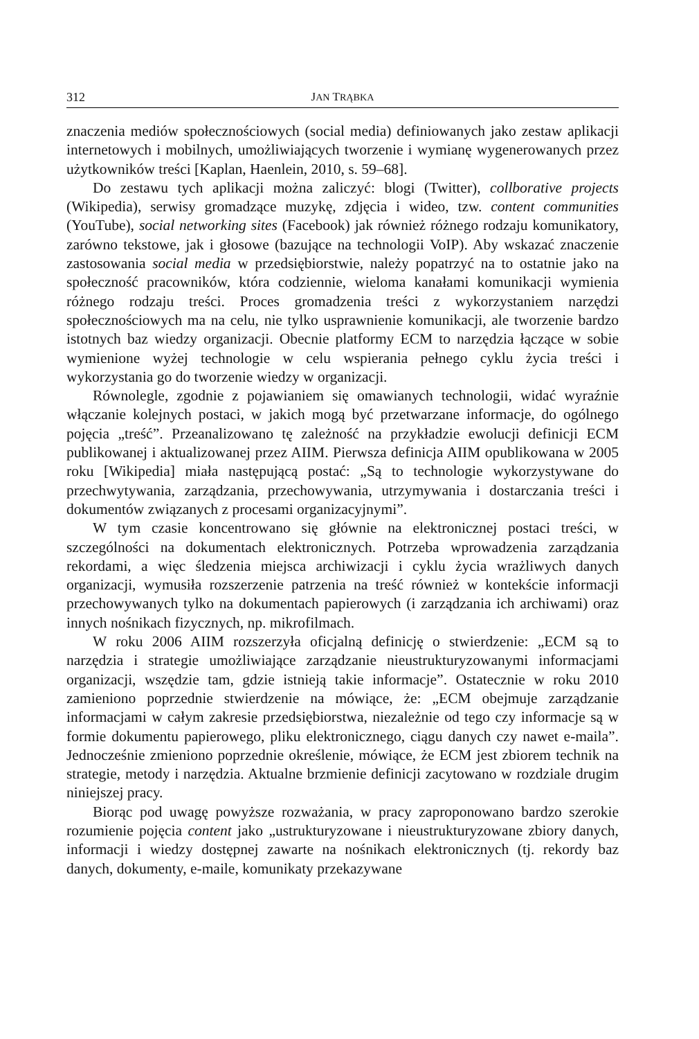312 JAN TRĄBKA
znaczenia mediów społecznościowych (social media) definiowanych jako zestaw aplikacji internetowych i mobilnych, umożliwiających tworzenie i wymianę wygenerowanych przez użytkowników treści [Kaplan, Haenlein, 2010, s. 59–68].
Do zestawu tych aplikacji można zaliczyć: blogi (Twitter), collborative projects (Wikipedia), serwisy gromadzące muzykę, zdjęcia i wideo, tzw. content communities (YouTube), social networking sites (Facebook) jak również różnego rodzaju komunikatory, zarówno tekstowe, jak i głosowe (bazujące na technologii VoIP). Aby wskazać znaczenie zastosowania social media w przedsiębiorstwie, należy popatrzyć na to ostatnie jako na społeczność pracowników, która codziennie, wieloma kanałami komunikacji wymienia różnego rodzaju treści. Proces gromadzenia treści z wykorzystaniem narzędzi społecznościowych ma na celu, nie tylko usprawnienie komunikacji, ale tworzenie bardzo istotnych baz wiedzy organizacji. Obecnie platformy ECM to narzędzia łączące w sobie wymienione wyżej technologie w celu wspierania pełnego cyklu życia treści i wykorzystania go do tworzenie wiedzy w organizacji.
Równolegle, zgodnie z pojawianiem się omawianych technologii, widać wyraźnie włączanie kolejnych postaci, w jakich mogą być przetwarzane informacje, do ogólnego pojęcia „treść”. Przeanalizowano tę zależność na przykładzie ewolucji definicji ECM publikowanej i aktualizowanej przez AIIM. Pierwsza definicja AIIM opublikowana w 2005 roku [Wikipedia] miała następującą postać: „Są to technologie wykorzystywane do przechwytywania, zarządzania, przechowywania, utrzymywania i dostarczania treści i dokumentów związanych z procesami organizacyjnymi”.
W tym czasie koncentrowano się głównie na elektronicznej postaci treści, w szczególności na dokumentach elektronicznych. Potrzeba wprowadzenia zarządzania rekordami, a więc śledzenia miejsca archiwizacji i cyklu życia wrażliwych danych organizacji, wymusiła rozszerzenie patrzenia na treść również w kontekście informacji przechowywanych tylko na dokumentach papierowych (i zarządzania ich archiwami) oraz innych nośnikach fizycznych, np. mikrofilmach.
W roku 2006 AIIM rozszerzyła oficjalną definicję o stwierdzenie: „ECM są to narzędzia i strategie umożliwiające zarządzanie nieustrukturyzowanymi informacjami organizacji, wszędzie tam, gdzie istnieją takie informacje”. Ostatecznie w roku 2010 zamieniono poprzednie stwierdzenie na mówiące, że: „ECM obejmuje zarządzanie informacjami w całym zakresie przedsiębiorstwa, niezależnie od tego czy informacje są w formie dokumentu papierowego, pliku elektronicznego, ciągu danych czy nawet e-maila”. Jednocześnie zmieniono poprzednie określenie, mówiące, że ECM jest zbiorem technik na strategie, metody i narzędzia. Aktualne brzmienie definicji zacytowano w rozdziale drugim niniejszej pracy.
Biorąc pod uwagę powyższe rozważania, w pracy zaproponowano bardzo szerokie rozumienie pojęcia content jako „ustrukturyzowane i nieustrukturyzowane zbiory danych, informacji i wiedzy dostępnej zawarte na nośnikach elektronicznych (tj. rekordy baz danych, dokumenty, e-maile, komunikaty przekazywane